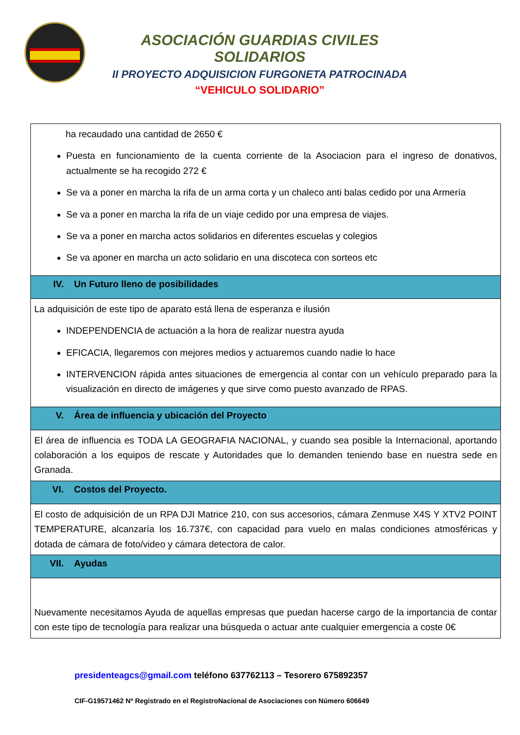ASOCIACIÓN GUARDIAS CIVILES SOLIDARIOS
II PROYECTO ADQUISICION FURGONETA PATROCINADA
“VEHICULO SOLIDARIO”
| ha recaudado una cantidad de 2650 € Puesta en funcionamiento de la cuenta corriente de la Asociacion para el ingreso de donativos, actualmente se ha recogido 272 € Se va a poner en marcha la rifa de un arma corta y un chaleco anti balas cedido por una Armería Se va a poner en marcha la rifa de un viaje cedido por una empresa de viajes. Se va a poner en marcha actos solidarios en diferentes escuelas y colegios Se va aponer en marcha un acto solidario en una discoteca con sorteos etc |
| IV. Un Futuro lleno de posibilidades |
| La adquisición de este tipo de aparato está llena de esperanza e ilusión INDEPENDENCIA de actuación a la hora de realizar nuestra ayuda EFICACIA, llegaremos con mejores medios y actuaremos cuando nadie lo hace INTERVENCION rápida antes situaciones de emergencia al contar con un vehículo preparado para la visualización en directo de imágenes y que sirve como puesto avanzado de RPAS. |
| V. Área de influencia y ubicación del Proyecto |
| El área de influencia es TODA LA GEOGRAFIA NACIONAL, y cuando sea posible la Internacional, aportando colaboración a los equipos de rescate y Autoridades que lo demanden teniendo base en nuestra sede en Granada. |
| VI. Costos del Proyecto. |
| El costo de adquisición de un RPA DJI Matrice 210, con sus accesorios, cámara Zenmuse X4S Y XTV2 POINT TEMPERATURE, alcanzaría los 16.737€, con capacidad para vuelo en malas condiciones atmosféricas y dotada de cámara de foto/video y cámara detectora de calor. |
| VII. Ayudas |
| Nuevamente necesitamos Ayuda de aquellas empresas que puedan hacerse cargo de la importancia de contar con este tipo de tecnología para realizar una búsqueda o actuar ante cualquier emergencia a coste 0€ |
presidenteagcs@gmail.com teléfono 637762113 – Tesorero 675892357
CIF-G19571462 Nº Registrado en el RegistroNacional de Asociaciones con Número 606649